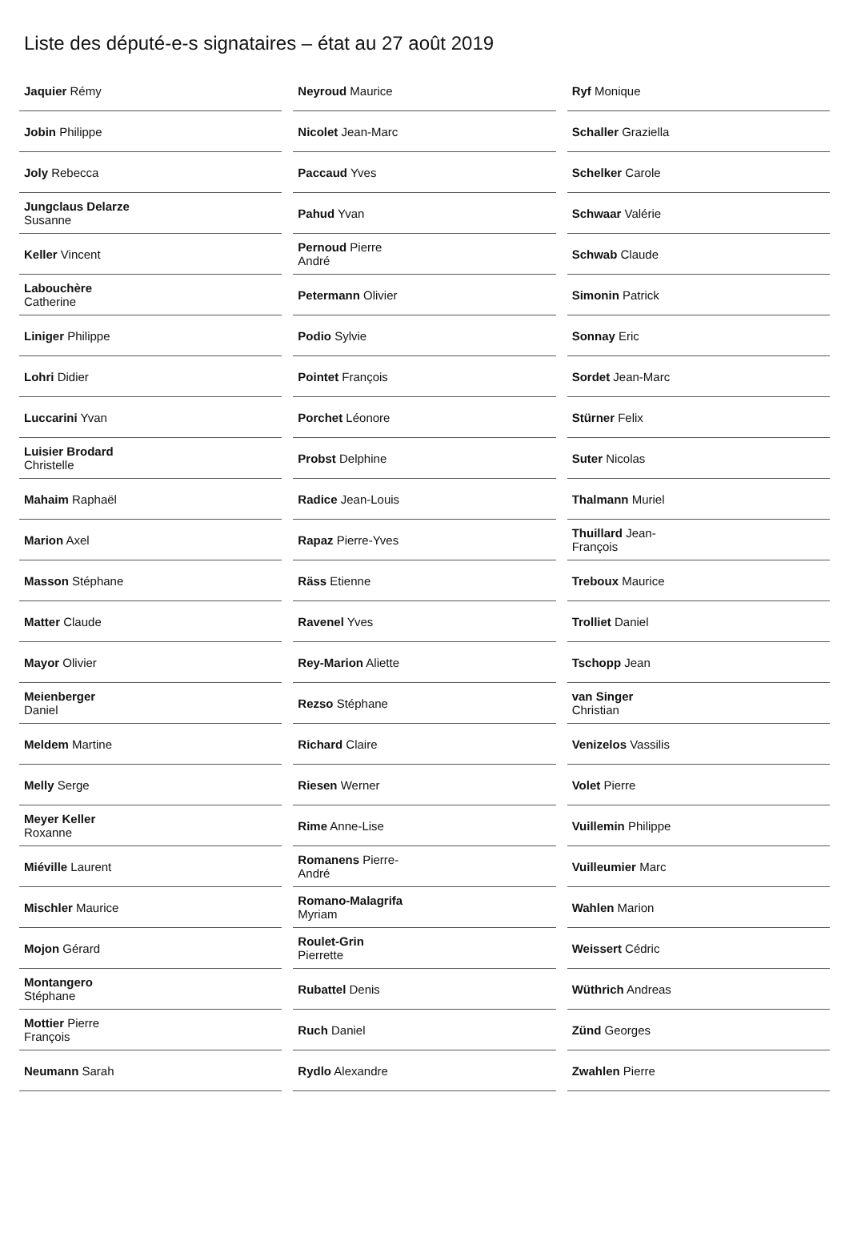Liste des député-e-s signataires – état au 27 août 2019
| Jaquier Rémy | |
| Jobin Philippe | |
| Joly Rebecca | |
| Jungclaus Delarze Susanne | |
| Keller Vincent | |
| Labouchère Catherine | |
| Liniger Philippe | |
| Lohri Didier | |
| Luccarini Yvan | |
| Luisier Brodard Christelle | |
| Mahaim Raphaël | |
| Marion Axel | |
| Masson Stéphane | |
| Matter Claude | |
| Mayor Olivier | |
| Meienberger Daniel | |
| Meldem Martine | |
| Melly Serge | |
| Meyer Keller Roxanne | |
| Miéville Laurent | |
| Mischler Maurice | |
| Mojon Gérard | |
| Montangero Stéphane | |
| Mottier Pierre François | |
| Neumann Sarah | |
| Neyroud Maurice | |
| Nicolet Jean-Marc | |
| Paccaud Yves | |
| Pahud Yvan | |
| Pernoud Pierre André | |
| Petermann Olivier | |
| Podio Sylvie | |
| Pointet François | |
| Porchet Léonore | |
| Probst Delphine | |
| Radice Jean-Louis | |
| Rapaz Pierre-Yves | |
| Räss Etienne | |
| Ravenel Yves | |
| Rey-Marion Aliette | |
| Rezso Stéphane | |
| Richard Claire | |
| Riesen Werner | |
| Rime Anne-Lise | |
| Romanens Pierre-André | |
| Romano-Malagrifa Myriam | |
| Roulet-Grin Pierrette | |
| Rubattel Denis | |
| Ruch Daniel | |
| Rydlo Alexandre | |
| Ryf Monique | |
| Schaller Graziella | |
| Schelker Carole | |
| Schwaar Valérie | |
| Schwab Claude | |
| Simonin Patrick | |
| Sonnay Eric | |
| Sordet Jean-Marc | |
| Stürner Felix | |
| Suter Nicolas | |
| Thalmann Muriel | |
| Thuillard Jean-François | |
| Treboux Maurice | |
| Trolliet Daniel | |
| Tschopp Jean | |
| van Singer Christian | |
| Venizelos Vassilis | |
| Volet Pierre | |
| Vuillemin Philippe | |
| Vuilleumier Marc | |
| Wahlen Marion | |
| Weissert Cédric | |
| Wüthrich Andreas | |
| Zünd Georges | |
| Zwahlen Pierre | |